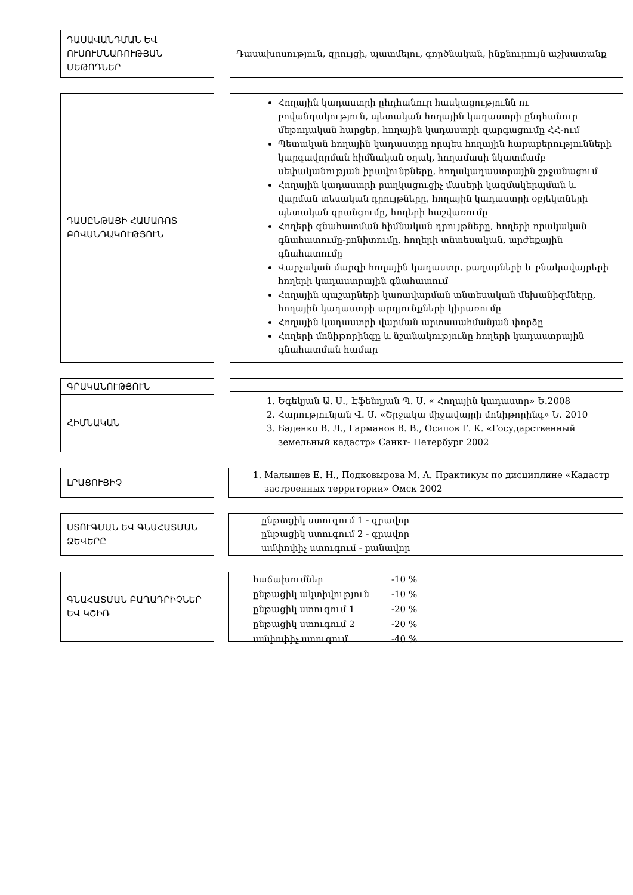ԴԱՍԱՎԱՆԴՄԱՆ ԵՎ ՈՒՍՈՒՄՆԱՌՈՒԹՅԱՆ ՄԵԹՈԴՆԵՐ
Դասախոսություն, զրույցի, պատմելու, գործնական, ինքնուրույն աշխատանք
ԴԱՍԸՆԹԱՑԻ ՀԱՄԱՌՈՏ ԲՈՎԱՆԴԱԿՈՒԹՅՈՒՆ
Հողային կադաստրի ըհդհանուր հասկացությունն ու բովանդակություն, պետական հողային կադաստրի ընդհանուր մեթոդական հարցեր, հողային կադաստրի զարգացումը ՀՀ-ում
Պետական հողային կադաստրը որպես հողային հարաբերությունների կարգավորման հիմնական օղակ, հողամասի նկատմամբ սեփականության իրավունքները, հողակադաստրային շրջանացում
Հողային կադաստրի բաղկացուցիչ մասերի կազմակերպման և վարման տեսական դրույթները, հողային կադաստրի օբյեկտների պետական գրանցումը, հողերի հաշվառումը
Հողերի գնահատման հիմնական դրույթները, հողերի որակական գնահատումը-բոնիտումը, հողերի տնտեսական, արժեքային գնահատումը
Վարչական մարզի հողային կադաստր, քաղաքների և բնակավայրերի հողերի կադաստրային գնահատում
Հողային պաշարների կառավարման տնտեսական մեխանիզմները, հողային կադաստրի արդյունքների կիրառումը
Հողային կադաստրի վարման արտասահմանյան փորձը
Հողերի մոնիթորինգը և նշանակությունը հողերի կադաստրային գնահատման համար
ԳՐԱԿԱՆՈՒԹՅՈՒՆ
ՀԻՄՆԱԿԱՆ
1. Եգեկյան Ա. Ս., Էֆենդյան Պ. Ս. « Հողային կադաստր» Ե.2008
2. Հարությունյան Վ. Ս. «Շրջակա միջավայրի մոնիթորինգ» Ե. 2010
3. Баденко В. Л., Гарманов В. В., Осипов Г. К. «Государственный земельный кадастр» Санкт- Петербург 2002
ԼՐԱՑՈՒՑԻՉ
1. Малышев Е. Н., Подковырова М. А. Практикум по дисциплине «Кадастр застроенных территории» Омск 2002
ՍՏՈՒԳՄԱՆ ԵՎ ԳՆԱՀԱՏՄԱՆ ՁԵՎԵՐԸ
ընթացիկ ստուգում 1 - գրավոր
ընթացիկ ստուգում 2 - գրավոր
ամփոփիչ ստուգում - բանավոր
ԳՆԱՀԱՏՄԱՆ ԲԱՂԱԴՐԻՉՆԵՐ ԵՎ ԿՇԻՌ
| հաճախումներ | -10 % |
| ընթացիկ ակտիվություն | -10 % |
| ընթացիկ ստուգում 1 | -20 % |
| ընթացիկ ստուգում 2 | -20 % |
| ամփոփիչ ստուգում | -40 % |